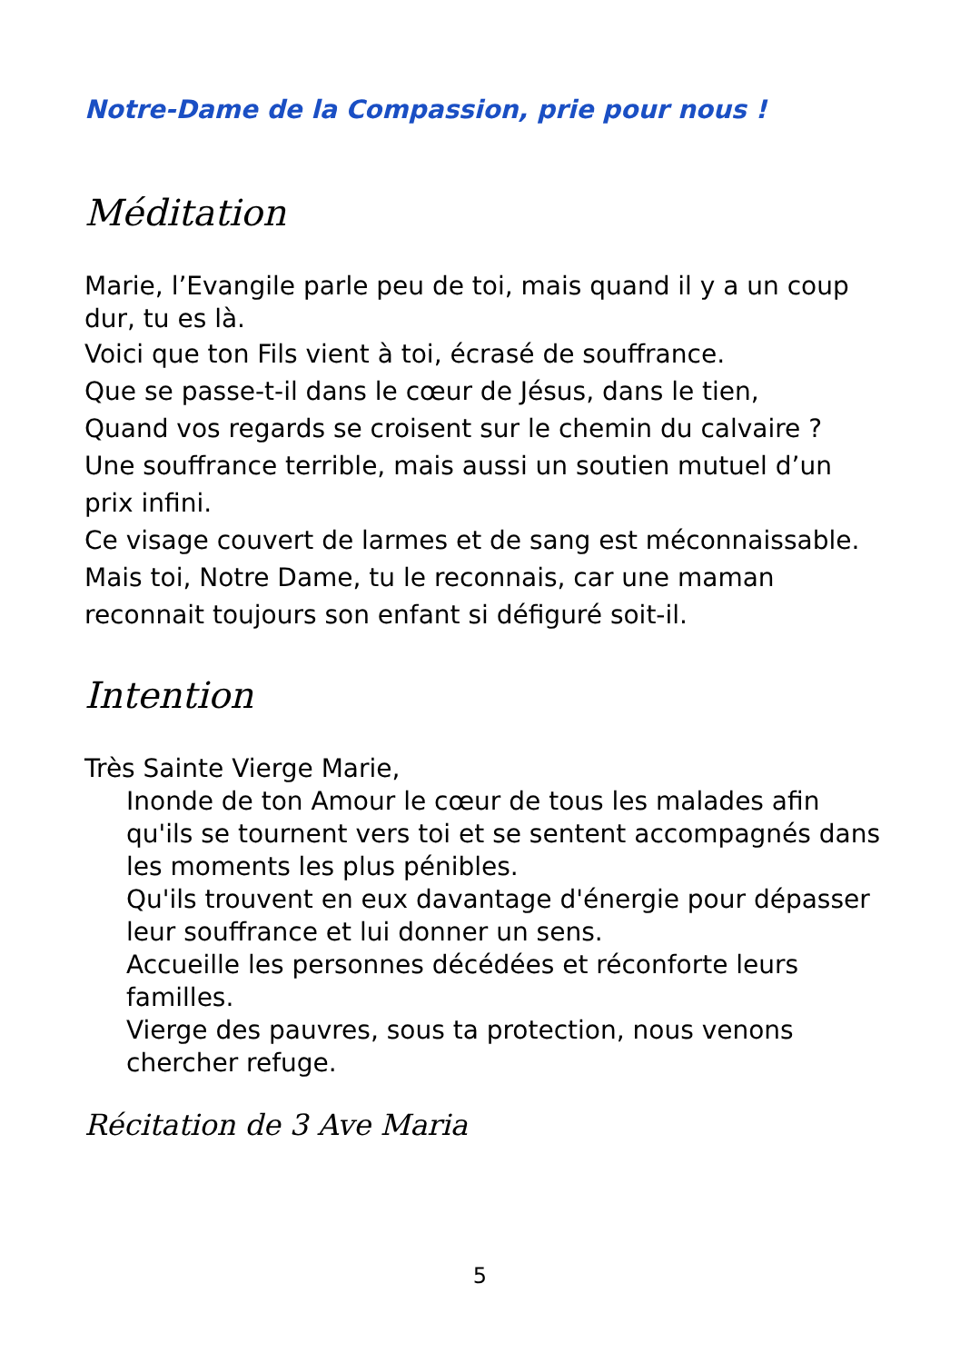Notre-Dame de la Compassion, prie pour nous !
Méditation
Marie, l’Evangile parle peu de toi, mais quand il y a un coup dur, tu es là.
Voici que ton Fils vient à toi, écrasé de souffrance.
Que se passe-t-il dans le cœur de Jésus, dans le tien,
Quand vos regards se croisent sur le chemin du calvaire ?
Une souffrance terrible, mais aussi un soutien mutuel d’un prix infini.
Ce visage couvert de larmes et de sang est méconnaissable.
Mais toi, Notre Dame, tu le reconnais, car une maman reconnait toujours son enfant si défiguré soit-il.
Intention
Très Sainte Vierge Marie,
Inonde de ton Amour le cœur de tous les malades afin qu'ils se tournent vers toi et se sentent accompagnés dans les moments les plus pénibles.
Qu'ils trouvent en eux davantage d'énergie pour dépasser leur souffrance et lui donner un sens.
Accueille les personnes décédées et réconforte leurs familles.
Vierge des pauvres, sous ta protection, nous venons chercher refuge.
Récitation de 3 Ave Maria
5